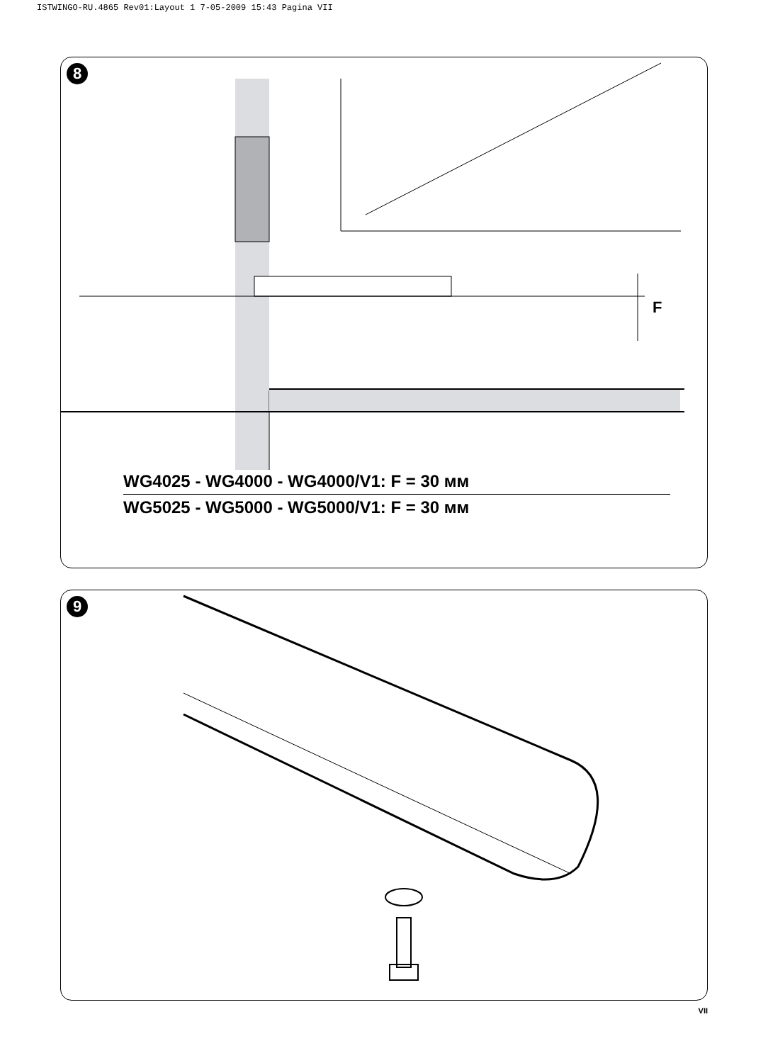ISTWINGO-RU.4865 Rev01:Layout 1 7-05-2009 15:43 Pagina VII
F
8
WG4025 - WG4000 - WG4000/V1: F = 30 мм
WG5025 - WG5000 - WG5000/V1: F = 30 мм
9
VII